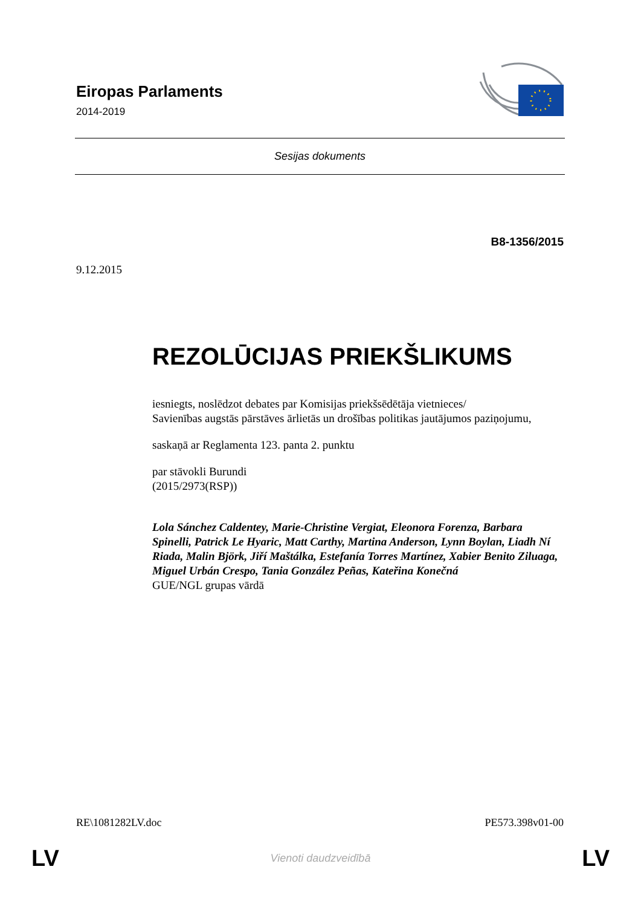Eiropas Parlaments
2014-2019
Sesijas dokuments
B8-1356/2015
9.12.2015
REZOLŪCIJAS PRIEKŠLIKUMS
iesniegts, noslēdzot debates par Komisijas priekšsēdētāja vietnieces/
Savienības augstās pārstāves ārlietās un drošības politikas jautājumos paziņojumu,
saskaņā ar Reglamenta 123. panta 2. punktu
par stāvokli Burundi
(2015/2973(RSP))
Lola Sánchez Caldentey, Marie-Christine Vergiat, Eleonora Forenza, Barbara Spinelli, Patrick Le Hyaric, Matt Carthy, Martina Anderson, Lynn Boylan, Liadh Ní Riada, Malin Björk, Jiří Maštálka, Estefanía Torres Martínez, Xabier Benito Ziluaga, Miguel Urbán Crespo, Tania González Peñas, Kateřina Konečná
GUE/NGL grupas vārdā
RE\1081282LV.doc PE573.398v01-00
LV Vienoti daudzveidībā LV